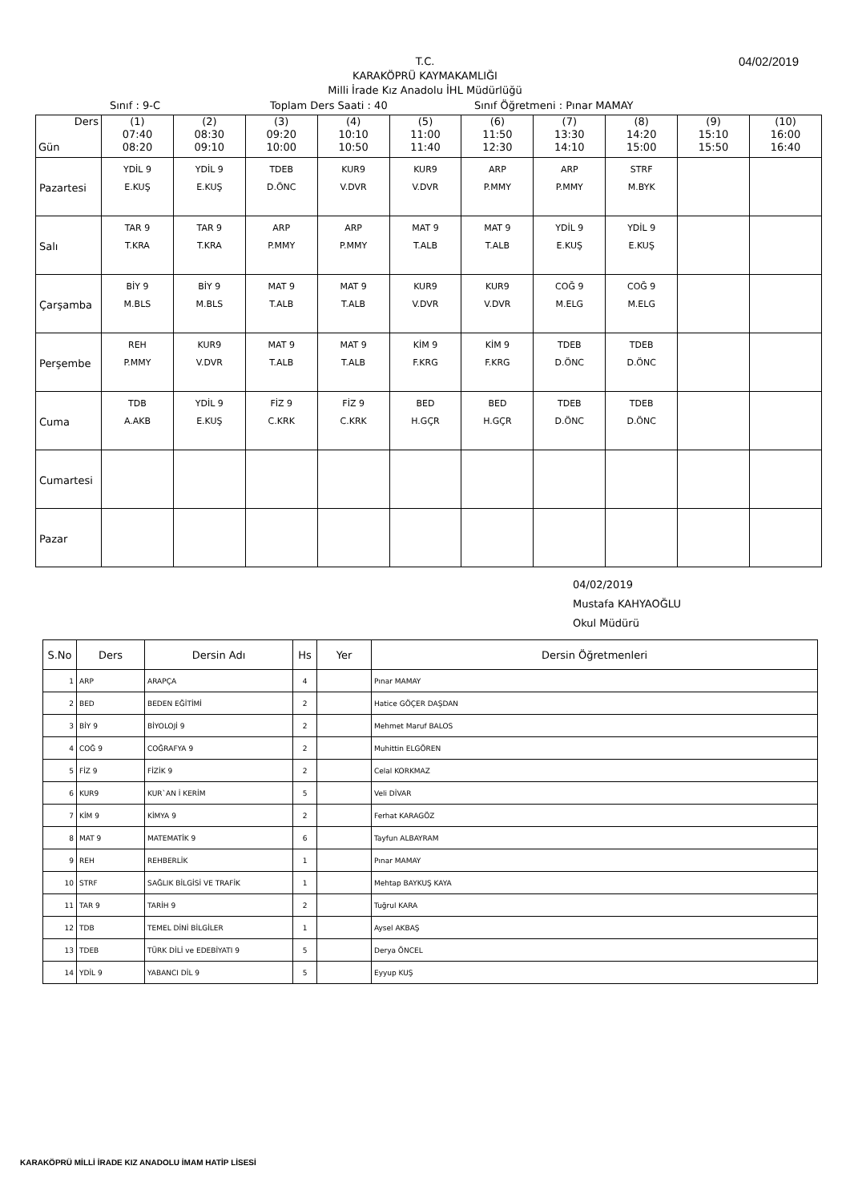04/02/2019
T.C.
KARAKÖPRÜ KAYMAKAMLIĞI
Milli İrade Kız Anadolu İHL Müdürlüğü
Sınıf : 9-C Toplam Ders Saati : 40 Sınıf Öğretmeni : Pınar MAMAY
| Ders Gün | (1) 07:40 08:20 | (2) 08:30 09:10 | (3) 09:20 10:00 | (4) 10:10 10:50 | (5) 11:00 11:40 | (6) 11:50 12:30 | (7) 13:30 14:10 | (8) 14:20 15:00 | (9) 15:10 15:50 | (10) 16:00 16:40 |
| --- | --- | --- | --- | --- | --- | --- | --- | --- | --- | --- |
| Pazartesi | YDİL 9 E.KUŞ | YDİL 9 E.KUŞ | TDEB D.ÖNC | KUR9 V.DVR | KUR9 V.DVR | ARP P.MMY | ARP P.MMY | STRF M.BYK | | |
| Salı | TAR 9 T.KRA | TAR 9 T.KRA | ARP P.MMY | ARP P.MMY | MAT 9 T.ALB | MAT 9 T.ALB | YDİL 9 E.KUŞ | YDİL 9 E.KUŞ | | |
| Çarşamba | BİY 9 M.BLS | BİY 9 M.BLS | MAT 9 T.ALB | MAT 9 T.ALB | KUR9 V.DVR | KUR9 V.DVR | COĞ 9 M.ELG | COĞ 9 M.ELG | | |
| Perşembe | REH P.MMY | KUR9 V.DVR | MAT 9 T.ALB | MAT 9 T.ALB | KİM 9 F.KRG | KİM 9 F.KRG | TDEB D.ÖNC | TDEB D.ÖNC | | |
| Cuma | TDB A.AKB | YDİL 9 E.KUŞ | FİZ 9 C.KRK | FİZ 9 C.KRK | BED H.GÇR | BED H.GÇR | TDEB D.ÖNC | TDEB D.ÖNC | | |
| Cumartesi | | | | | | | | | | |
| Pazar | | | | | | | | | | |
04/02/2019
Mustafa KAHYAOĞLU
Okul Müdürü
| S.No | Ders | Dersin Adı | Hs | Yer | Dersin Öğretmenleri |
| --- | --- | --- | --- | --- | --- |
| 1 | ARP | ARAPÇA | 4 | | Pınar MAMAY |
| 2 | BED | BEDEN EĞİTİMİ | 2 | | Hatice GÖÇER DAŞDAN |
| 3 | BİY 9 | BİYOLOJİ 9 | 2 | | Mehmet Maruf BALOS |
| 4 | COĞ 9 | COĞRAFYA 9 | 2 | | Muhittin ELGÖREN |
| 5 | FİZ 9 | FİZİK 9 | 2 | | Celal KORKMAZ |
| 6 | KUR9 | KUR`AN İ KERİM | 5 | | Veli DİVAR |
| 7 | KİM 9 | KİMYA 9 | 2 | | Ferhat KARAGÖZ |
| 8 | MAT 9 | MATEMATİK 9 | 6 | | Tayfun ALBAYRAM |
| 9 | REH | REHBERLİK | 1 | | Pınar MAMAY |
| 10 | STRF | SAĞLIK BİLGİSİ VE TRAFİK | 1 | | Mehtap BAYKUŞ KAYA |
| 11 | TAR 9 | TARİH 9 | 2 | | Tuğrul KARA |
| 12 | TDB | TEMEL DİNİ BİLGİLER | 1 | | Aysel AKBAŞ |
| 13 | TDEB | TÜRK DİLİ ve EDEBİYATI 9 | 5 | | Derya ÖNCEL |
| 14 | YDİL 9 | YABANCI DİL 9 | 5 | | Eyyup KUŞ |
KARAKÖPRÜ MİLLİ İRADE KIZ ANADOLU İMAM HATİP LİSESİ